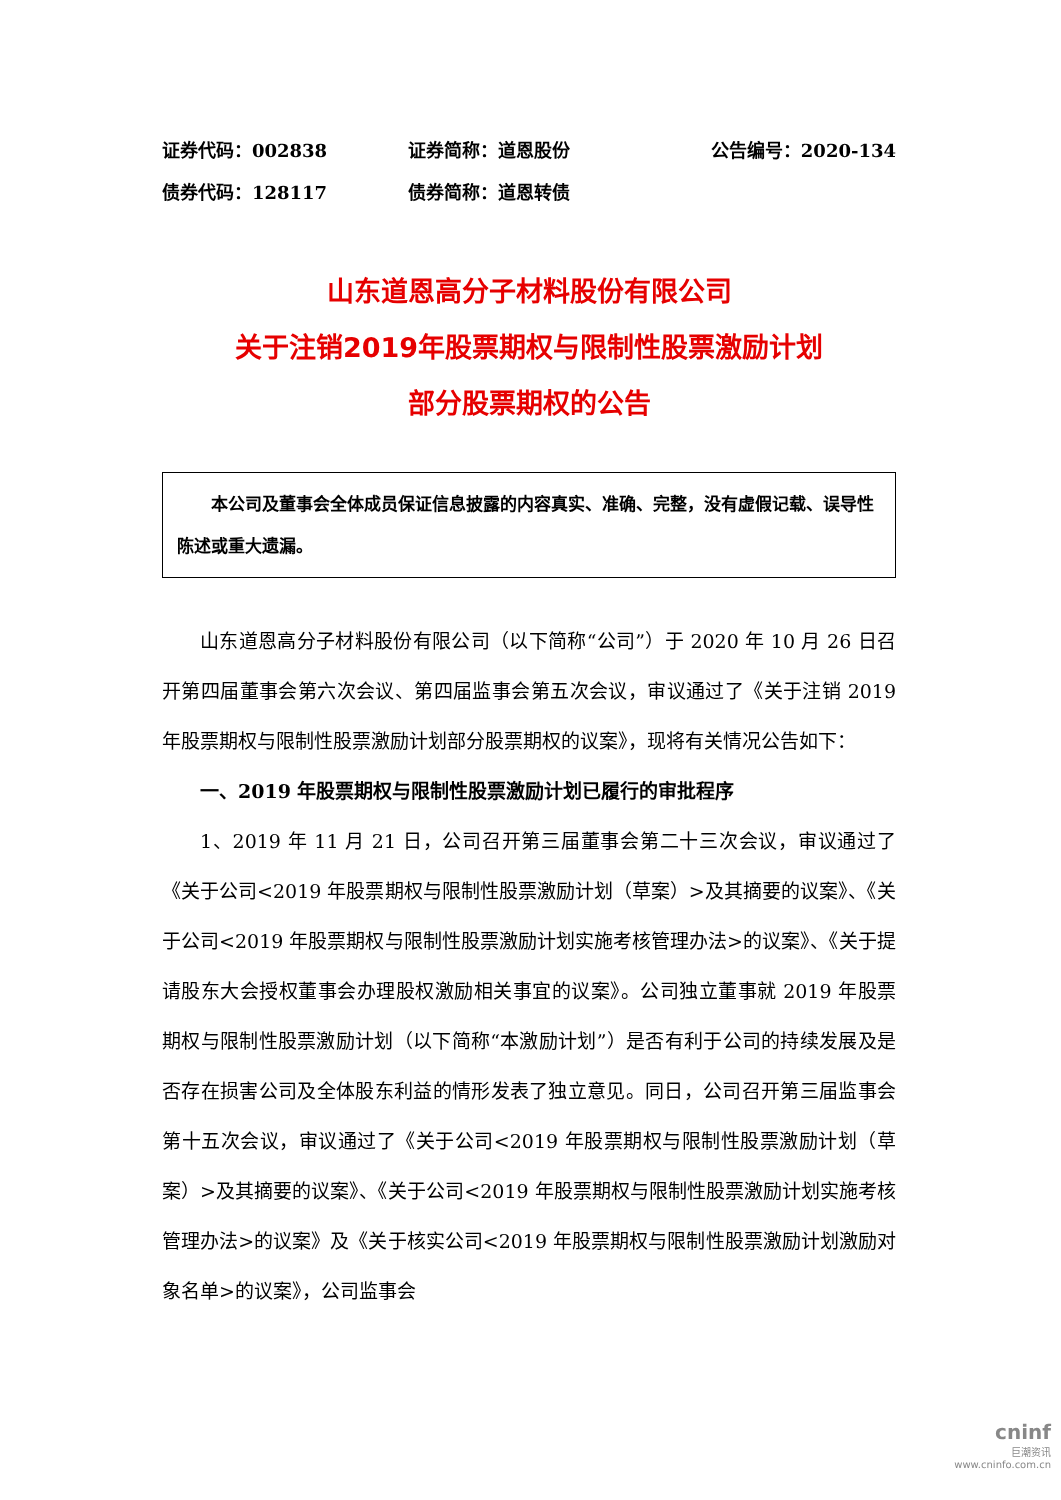证券代码：002838 证券简称：道恩股份 公告编号：2020-134
债券代码：128117 债券简称：道恩转债
山东道恩高分子材料股份有限公司
关于注销2019年股票期权与限制性股票激励计划
部分股票期权的公告
本公司及董事会全体成员保证信息披露的内容真实、准确、完整，没有虚假记载、误导性陈述或重大遗漏。
山东道恩高分子材料股份有限公司（以下简称“公司”）于 2020 年 10 月 26 日召开第四届董事会第六次会议、第四届监事会第五次会议，审议通过了《关于注销 2019 年股票期权与限制性股票激励计划部分股票期权的议案》，现将有关情况公告如下：
一、2019 年股票期权与限制性股票激励计划已履行的审批程序
1、2019 年 11 月 21 日，公司召开第三届董事会第二十三次会议，审议通过了《关于公司<2019 年股票期权与限制性股票激励计划（草案）>及其摘要的议案》、《关于公司<2019 年股票期权与限制性股票激励计划实施考核管理办法>的议案》、《关于提请股东大会授权董事会办理股权激励相关事宜的议案》。公司独立董事就 2019 年股票期权与限制性股票激励计划（以下简称“本激励计划”）是否有利于公司的持续发展及是否存在损害公司及全体股东利益的情形发表了独立意见。同日，公司召开第三届监事会第十五次会议，审议通过了《关于公司<2019 年股票期权与限制性股票激励计划（草案）>及其摘要的议案》、《关于公司<2019 年股票期权与限制性股票激励计划实施考核管理办法>的议案》及《关于核实公司<2019 年股票期权与限制性股票激励计划激励对象名单>的议案》，公司监事会
cninf
巨潮资讯
www.cninfo.com.cn